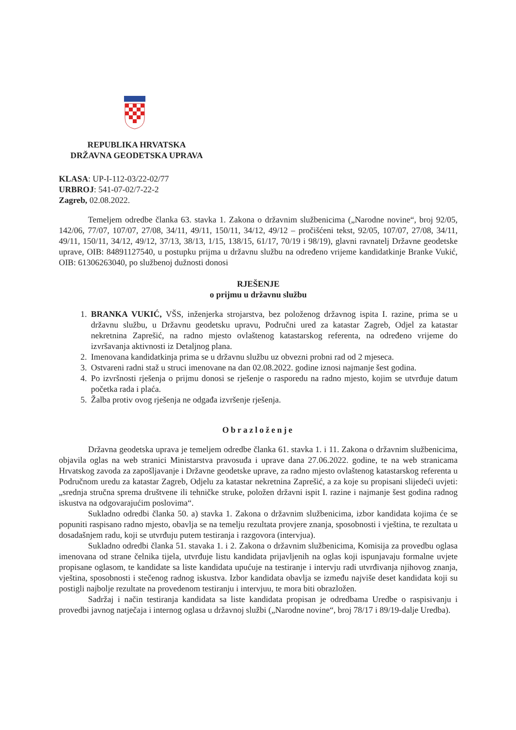REPUBLIKA HRVATSKA
DRŽAVNA GEODETSKA UPRAVA
KLASA: UP-I-112-03/22-02/77
URBROJ: 541-07-02/7-22-2
Zagreb, 02.08.2022.
Temeljem odredbe članka 63. stavka 1. Zakona o državnim službenicima („Narodne novine“, broj 92/05, 142/06, 77/07, 107/07, 27/08, 34/11, 49/11, 150/11, 34/12, 49/12 – pročišćeni tekst, 92/05, 107/07, 27/08, 34/11, 49/11, 150/11, 34/12, 49/12, 37/13, 38/13, 1/15, 138/15, 61/17, 70/19 i 98/19), glavni ravnatelj Državne geodetske uprave, OIB: 84891127540, u postupku prijma u državnu službu na određeno vrijeme kandidatkinje Branke Vukić, OIB: 61306263040, po službenoj dužnosti donosi
RJEŠENJE
o prijmu u državnu službu
1. BRANKA VUKIĆ, VŠS, inženjerka strojarstva, bez položenog državnog ispita I. razine, prima se u državnu službu, u Državnu geodetsku upravu, Područni ured za katastar Zagreb, Odjel za katastar nekretnina Zaprešić, na radno mjesto ovlaštenog katastarskog referenta, na određeno vrijeme do izvršavanja aktivnosti iz Detaljnog plana.
2. Imenovana kandidatkinja prima se u državnu službu uz obvezni probni rad od 2 mjeseca.
3. Ostvareni radni staž u struci imenovane na dan 02.08.2022. godine iznosi najmanje šest godina.
4. Po izvršnosti rješenja o prijmu donosi se rješenje o rasporedu na radno mjesto, kojim se utvrđuje datum početka rada i plaća.
5. Žalba protiv ovog rješenja ne odgađa izvršenje rješenja.
Obrazloženje
Državna geodetska uprava je temeljem odredbe članka 61. stavka 1. i 11. Zakona o državnim službenicima, objavila oglas na web stranici Ministarstva pravosuđa i uprave dana 27.06.2022. godine, te na web stranicama Hrvatskog zavoda za zapošljavanje i Državne geodetske uprave, za radno mjesto ovlaštenog katastarskog referenta u Područnom uredu za katastar Zagreb, Odjelu za katastar nekretnina Zaprešić, a za koje su propisani slijedeći uvjeti: „srednja stručna sprema društvene ili tehničke struke, položen državni ispit I. razine i najmanje šest godina radnog iskustva na odgovarajućim poslovima“.
Sukladno odredbi članka 50. a) stavka 1. Zakona o državnim službenicima, izbor kandidata kojima će se popuniti raspisano radno mjesto, obavlja se na temelju rezultata provjere znanja, sposobnosti i vještina, te rezultata u dosadašnjem radu, koji se utvrđuju putem testiranja i razgovora (intervjua).
Sukladno odredbi članka 51. stavaka 1. i 2. Zakona o državnim službenicima, Komisija za provedbu oglasa imenovana od strane čelnika tijela, utvrđuje listu kandidata prijavljenih na oglas koji ispunjavaju formalne uvjete propisane oglasom, te kandidate sa liste kandidata upućuje na testiranje i intervju radi utvrđivanja njihovog znanja, vještina, sposobnosti i stečenog radnog iskustva. Izbor kandidata obavlja se između najviše deset kandidata koji su postigli najbolje rezultate na provedenom testiranju i intervjuu, te mora biti obrazložen.
Sadržaj i način testiranja kandidata sa liste kandidata propisan je odredbama Uredbe o raspisivanju i provedbi javnog natječaja i internog oglasa u državnoj službi („Narodne novine“, broj 78/17 i 89/19-dalje Uredba).